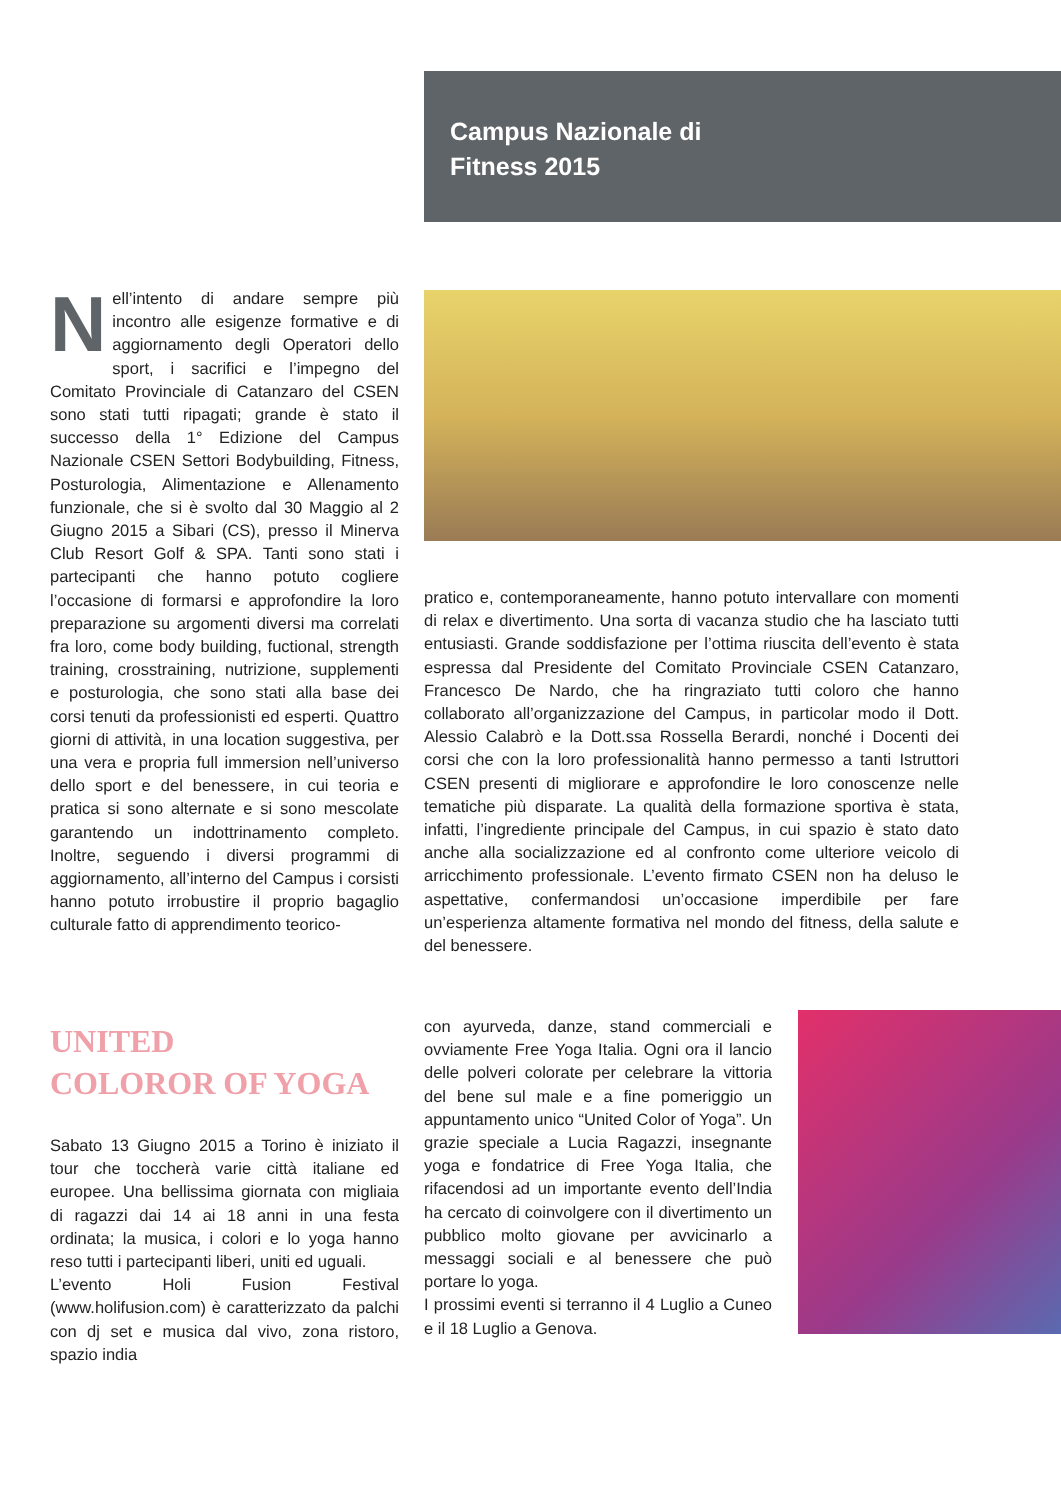Campus Nazionale di
Fitness 2015
Nell’intento di andare sempre più incontro alle esigenze formative e di aggiornamento degli Operatori dello sport, i sacrifici e l’impegno del Comitato Provinciale di Catanzaro del CSEN sono stati tutti ripagati; grande è stato il successo della 1° Edizione del Campus Nazionale CSEN Settori Bodybuilding, Fitness, Posturologia, Alimentazione e Allenamento funzionale, che si è svolto dal 30 Maggio al 2 Giugno 2015 a Sibari (CS), presso il Minerva Club Resort Golf & SPA. Tanti sono stati i partecipanti che hanno potuto cogliere l’occasione di formarsi e approfondire la loro preparazione su argomenti diversi ma correlati fra loro, come body building, fuctional, strength training, crosstraining, nutrizione, supplementi e posturologia, che sono stati alla base dei corsi tenuti da professionisti ed esperti. Quattro giorni di attività, in una location suggestiva, per una vera e propria full immersion nell’universo dello sport e del benessere, in cui teoria e pratica si sono alternate e si sono mescolate garantendo un indottrinamento completo. Inoltre, seguendo i diversi programmi di aggiornamento, all’interno del Campus i corsisti hanno potuto irrobustire il proprio bagaglio culturale fatto di apprendimento teorico-
pratico e, contemporaneamente, hanno potuto intervallare con momenti di relax e divertimento. Una sorta di vacanza studio che ha lasciato tutti entusiasti. Grande soddisfazione per l’ottima riuscita dell’evento è stata espressa dal Presidente del Comitato Provinciale CSEN Catanzaro, Francesco De Nardo, che ha ringraziato tutti coloro che hanno collaborato all’organizzazione del Campus, in particolar modo il Dott. Alessio Calabrò e la Dott.ssa Rossella Berardi, nonché i Docenti dei corsi che con la loro professionalità hanno permesso a tanti Istruttori CSEN presenti di migliorare e approfondire le loro conoscenze nelle tematiche più disparate. La qualità della formazione sportiva è stata, infatti, l’ingrediente principale del Campus, in cui spazio è stato dato anche alla socializzazione ed al confronto come ulteriore veicolo di arricchimento professionale. L’evento firmato CSEN non ha deluso le aspettative, confermandosi un’occasione imperdibile per fare un’esperienza altamente formativa nel mondo del fitness, della salute e del benessere.
UNITED
COLOROR OF YOGA
Sabato 13 Giugno 2015 a Torino è iniziato il tour che toccherà varie città italiane ed europee. Una bellissima giornata con migliaia di ragazzi dai 14 ai 18 anni in una festa ordinata; la musica, i colori e lo yoga hanno reso tutti i partecipanti liberi, uniti ed uguali.
L’evento Holi Fusion Festival (www.holifusion.com) è caratterizzato da palchi con dj set e musica dal vivo, zona ristoro, spazio india
con ayurveda, danze, stand commerciali e ovviamente Free Yoga Italia. Ogni ora il lancio delle polveri colorate per celebrare la vittoria del bene sul male e a fine pomeriggio un appuntamento unico “United Color of Yoga”. Un grazie speciale a Lucia Ragazzi, insegnante yoga e fondatrice di Free Yoga Italia, che rifacendosi ad un importante evento dell’India ha cercato di coinvolgere con il divertimento un pubblico molto giovane per avvicinarlo a messaggi sociali e al benessere che può portare lo yoga.
I prossimi eventi si terranno il 4 Luglio a Cuneo e il 18 Luglio a Genova.